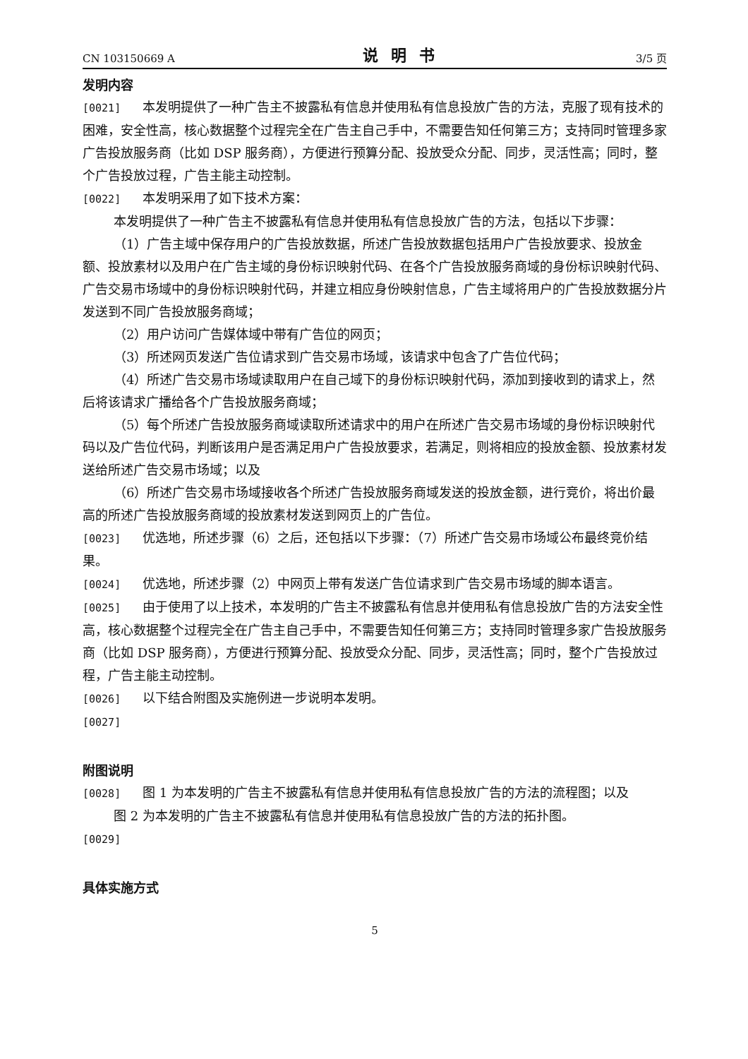CN 103150669 A 说明书 3/5 页
发明内容
[0021] 本发明提供了一种广告主不披露私有信息并使用私有信息投放广告的方法，克服了现有技术的困难，安全性高，核心数据整个过程完全在广告主自己手中，不需要告知任何第三方；支持同时管理多家广告投放服务商（比如 DSP 服务商），方便进行预算分配、投放受众分配、同步，灵活性高；同时，整个广告投放过程，广告主能主动控制。
[0022] 本发明采用了如下技术方案：
本发明提供了一种广告主不披露私有信息并使用私有信息投放广告的方法，包括以下步骤：
（1）广告主域中保存用户的广告投放数据，所述广告投放数据包括用户广告投放要求、投放金额、投放素材以及用户在广告主域的身份标识映射代码、在各个广告投放服务商域的身份标识映射代码、广告交易市场域中的身份标识映射代码，并建立相应身份映射信息，广告主域将用户的广告投放数据分片发送到不同广告投放服务商域；
（2）用户访问广告媒体域中带有广告位的网页；
（3）所述网页发送广告位请求到广告交易市场域，该请求中包含了广告位代码；
（4）所述广告交易市场域读取用户在自己域下的身份标识映射代码，添加到接收到的请求上，然后将该请求广播给各个广告投放服务商域；
（5）每个所述广告投放服务商域读取所述请求中的用户在所述广告交易市场域的身份标识映射代码以及广告位代码，判断该用户是否满足用户广告投放要求，若满足，则将相应的投放金额、投放素材发送给所述广告交易市场域；以及
（6）所述广告交易市场域接收各个所述广告投放服务商域发送的投放金额，进行竞价，将出价最高的所述广告投放服务商域的投放素材发送到网页上的广告位。
[0023] 优选地，所述步骤（6）之后，还包括以下步骤：（7）所述广告交易市场域公布最终竞价结果。
[0024] 优选地，所述步骤（2）中网页上带有发送广告位请求到广告交易市场域的脚本语言。
[0025] 由于使用了以上技术，本发明的广告主不披露私有信息并使用私有信息投放广告的方法安全性高，核心数据整个过程完全在广告主自己手中，不需要告知任何第三方；支持同时管理多家广告投放服务商（比如 DSP 服务商），方便进行预算分配、投放受众分配、同步，灵活性高；同时，整个广告投放过程，广告主能主动控制。
[0026] 以下结合附图及实施例进一步说明本发明。
[0027]
附图说明
[0028] 图 1 为本发明的广告主不披露私有信息并使用私有信息投放广告的方法的流程图；以及
图 2 为本发明的广告主不披露私有信息并使用私有信息投放广告的方法的拓扑图。
[0029]
具体实施方式
5